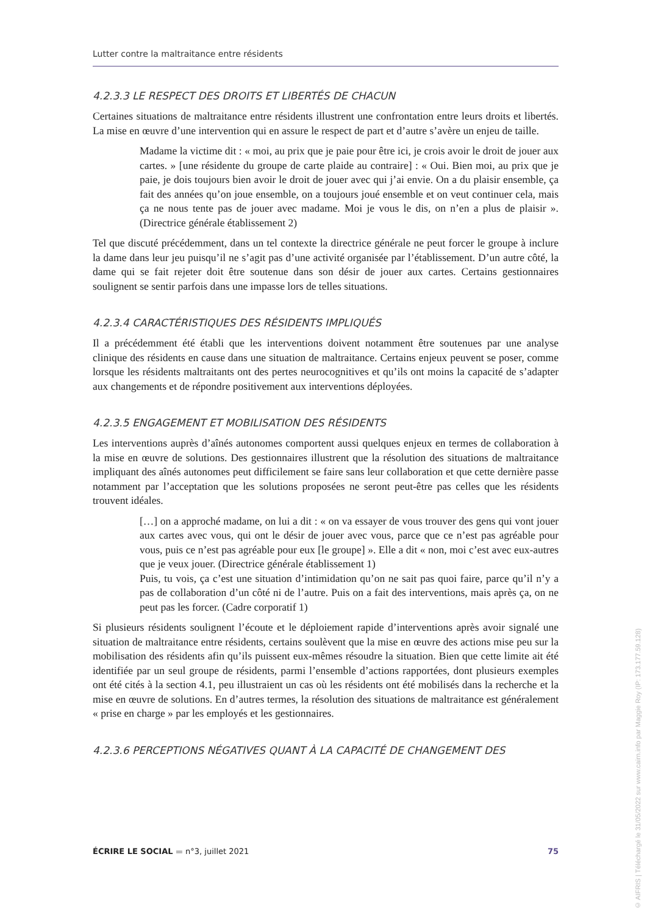Lutter contre la maltraitance entre résidents
4.2.3.3 LE RESPECT DES DROITS ET LIBERTÉS DE CHACUN
Certaines situations de maltraitance entre résidents illustrent une confrontation entre leurs droits et libertés. La mise en œuvre d’une intervention qui en assure le respect de part et d’autre s’avère un enjeu de taille.
Madame la victime dit : « moi, au prix que je paie pour être ici, je crois avoir le droit de jouer aux cartes. » [une résidente du groupe de carte plaide au contraire] : « Oui. Bien moi, au prix que je paie, je dois toujours bien avoir le droit de jouer avec qui j’ai envie. On a du plaisir ensemble, ça fait des années qu’on joue ensemble, on a toujours joué ensemble et on veut continuer cela, mais ça ne nous tente pas de jouer avec madame. Moi je vous le dis, on n’en a plus de plaisir ». (Directrice générale établissement 2)
Tel que discuté précédemment, dans un tel contexte la directrice générale ne peut forcer le groupe à inclure la dame dans leur jeu puisqu’il ne s’agit pas d’une activité organisée par l’établissement. D’un autre côté, la dame qui se fait rejeter doit être soutenue dans son désir de jouer aux cartes. Certains gestionnaires soulignent se sentir parfois dans une impasse lors de telles situations.
4.2.3.4 CARACTÉRISTIQUES DES RÉSIDENTS IMPLIQUÉS
Il a précédemment été établi que les interventions doivent notamment être soutenues par une analyse clinique des résidents en cause dans une situation de maltraitance. Certains enjeux peuvent se poser, comme lorsque les résidents maltraitants ont des pertes neurocognitives et qu’ils ont moins la capacité de s’adapter aux changements et de répondre positivement aux interventions déployées.
4.2.3.5 ENGAGEMENT ET MOBILISATION DES RÉSIDENTS
Les interventions auprès d’aînés autonomes comportent aussi quelques enjeux en termes de collaboration à la mise en œuvre de solutions. Des gestionnaires illustrent que la résolution des situations de maltraitance impliquant des aînés autonomes peut difficilement se faire sans leur collaboration et que cette dernière passe notamment par l’acceptation que les solutions proposées ne seront peut-être pas celles que les résidents trouvent idéales.
[…] on a approché madame, on lui a dit : « on va essayer de vous trouver des gens qui vont jouer aux cartes avec vous, qui ont le désir de jouer avec vous, parce que ce n’est pas agréable pour vous, puis ce n’est pas agréable pour eux [le groupe] ». Elle a dit « non, moi c’est avec eux-autres que je veux jouer. (Directrice générale établissement 1)
Puis, tu vois, ça c’est une situation d’intimidation qu’on ne sait pas quoi faire, parce qu’il n’y a pas de collaboration d’un côté ni de l’autre. Puis on a fait des interventions, mais après ça, on ne peut pas les forcer. (Cadre corporatif 1)
Si plusieurs résidents soulignent l’écoute et le déploiement rapide d’interventions après avoir signalé une situation de maltraitance entre résidents, certains soulèvent que la mise en œuvre des actions mise peu sur la mobilisation des résidents afin qu’ils puissent eux-mêmes résoudre la situation. Bien que cette limite ait été identifiée par un seul groupe de résidents, parmi l’ensemble d’actions rapportées, dont plusieurs exemples ont été cités à la section 4.1, peu illustraient un cas où les résidents ont été mobilisés dans la recherche et la mise en œuvre de solutions. En d’autres termes, la résolution des situations de maltraitance est généralement « prise en charge » par les employés et les gestionnaires.
4.2.3.6 PERCEPTIONS NÉGATIVES QUANT À LA CAPACITÉ DE CHANGEMENT DES
ÉCRIRE LE SOCIAL ▬ n°3, juillet 2021 75
© AIFRIS | Téléchargé le 31/05/2022 sur www.cairn.info par Maggie Roy (IP: 173.177.59.128)